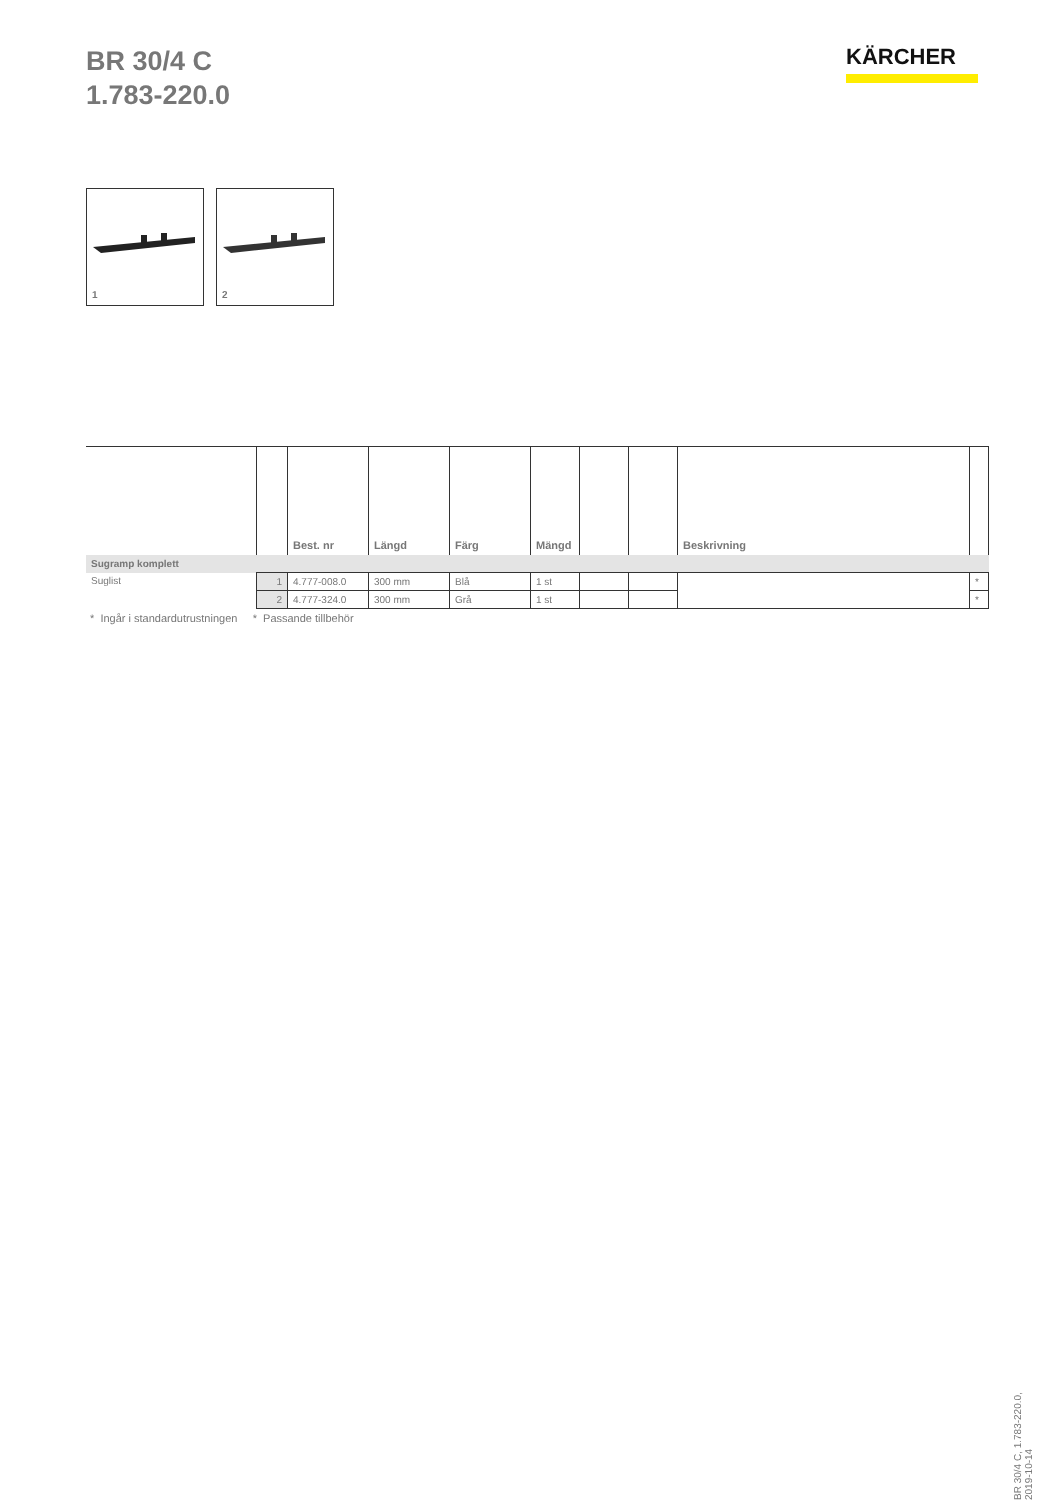BR 30/4 C
1.783-220.0
KÄRCHER
1
2
| | | Best. nr | Längd | Färg | Mängd | | | Beskrivning | |
| --- | --- | --- | --- | --- | --- | --- | --- | --- | --- |
| Sugramp komplett | | | | | | | | | |
| Suglist | 1 | 4.777-008.0 | 300 mm | Blå | 1 st | | | | * |
| | 2 | 4.777-324.0 | 300 mm | Grå | 1 st | | | | * |
* Ingår i standardutrustningen * Passande tillbehör
BR 30/4 C, 1.783-220.0, 2019-10-14